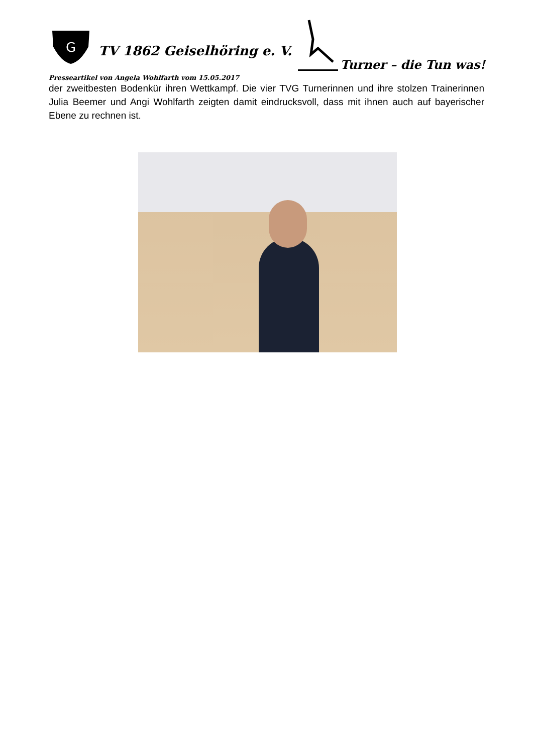G
TV 1862 Geiselhöring e. V.
Turner – die Tun was!
Presseartikel von Angela Wohlfarth vom 15.05.2017
der zweitbesten Bodenkür ihren Wettkampf. Die vier TVG Turnerinnen und ihre stolzen Trainerinnen Julia Beemer und Angi Wohlfarth zeigten damit eindrucksvoll, dass mit ihnen auch auf bayerischer Ebene zu rechnen ist.